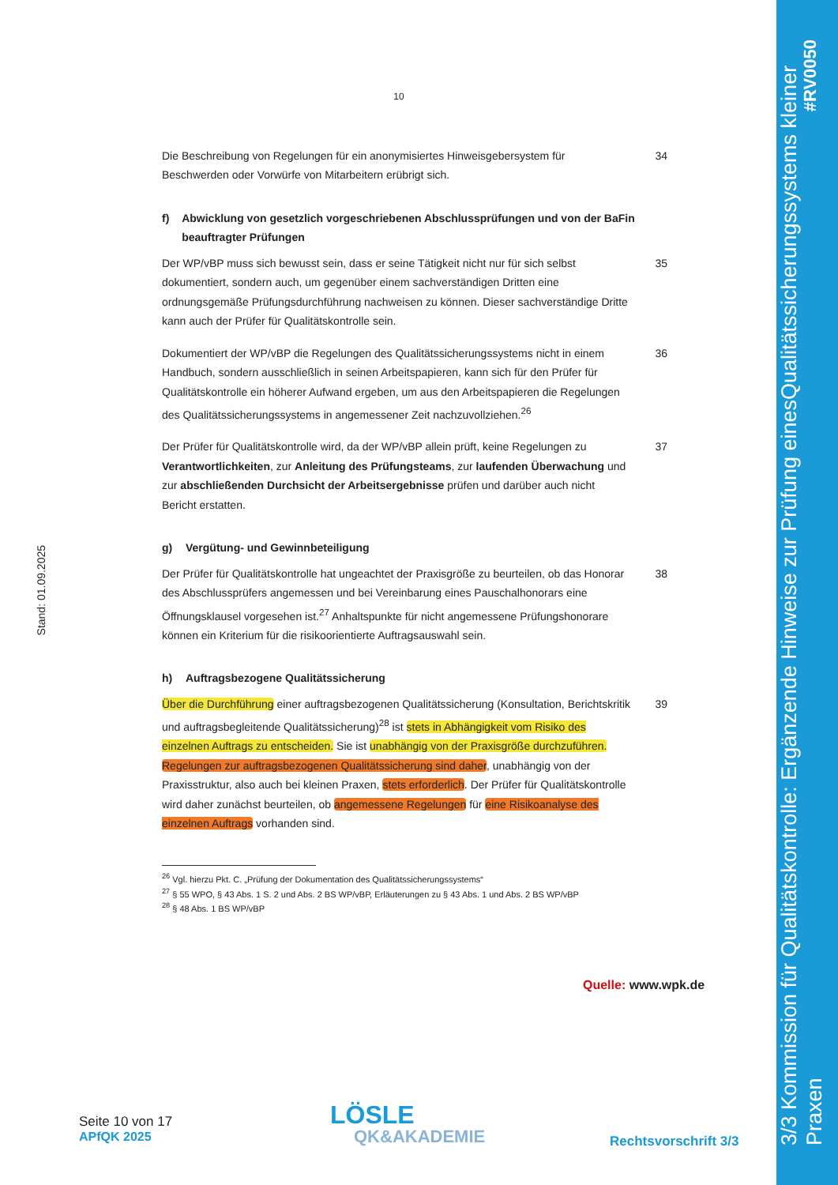#RV0050
3/3 Kommission für Qualitätskontrolle: Ergänzende Hinweise zur Prüfung einesQualitätssicherungssystems kleiner Praxen
Stand: 01.09.2025
10
Die Beschreibung von Regelungen für ein anonymisiertes Hinweisgebersystem für Beschwerden oder Vorwürfe von Mitarbeitern erübrigt sich.
34
f) Abwicklung von gesetzlich vorgeschriebenen Abschlussprüfungen und von der BaFin beauftragter Prüfungen
Der WP/vBP muss sich bewusst sein, dass er seine Tätigkeit nicht nur für sich selbst dokumentiert, sondern auch, um gegenüber einem sachverständigen Dritten eine ordnungsgemäße Prüfungsdurchführung nachweisen zu können. Dieser sachverständige Dritte kann auch der Prüfer für Qualitätskontrolle sein.
35
Dokumentiert der WP/vBP die Regelungen des Qualitätssicherungssystems nicht in einem Handbuch, sondern ausschließlich in seinen Arbeitspapieren, kann sich für den Prüfer für Qualitätskontrolle ein höherer Aufwand ergeben, um aus den Arbeitspapieren die Regelungen des Qualitätssicherungssystems in angemessener Zeit nachzuvollziehen.<sup>26</sup>
36
Der Prüfer für Qualitätskontrolle wird, da der WP/vBP allein prüft, keine Regelungen zu Verantwortlichkeiten, zur Anleitung des Prüfungsteams, zur laufenden Überwachung und zur abschließenden Durchsicht der Arbeitsergebnisse prüfen und darüber auch nicht Bericht erstatten.
37
g) Vergütung- und Gewinnbeteiligung
Der Prüfer für Qualitätskontrolle hat ungeachtet der Praxisgröße zu beurteilen, ob das Honorar des Abschlussprüfers angemessen und bei Vereinbarung eines Pauschalhonorars eine Öffnungsklausel vorgesehen ist.<sup>27</sup> Anhaltspunkte für nicht angemessene Prüfungshonorare können ein Kriterium für die risikoorientierte Auftragsauswahl sein.
38
h) Auftragsbezogene Qualitätssicherung
Über die Durchführung einer auftragsbezogenen Qualitätssicherung (Konsultation, Berichtskritik und auftragsbegleitende Qualitätssicherung)<sup>28</sup> ist stets in Abhängigkeit vom Risiko des einzelnen Auftrags zu entscheiden. Sie ist unabhängig von der Praxisgröße durchzuführen. Regelungen zur auftragsbezogenen Qualitätssicherung sind daher, unabhängig von der Praxisstruktur, also auch bei kleinen Praxen, stets erforderlich. Der Prüfer für Qualitätskontrolle wird daher zunächst beurteilen, ob angemessene Regelungen für eine Risikoanalyse des einzelnen Auftrags vorhanden sind.
39
<sup>26</sup> Vgl. hierzu Pkt. C. „Prüfung der Dokumentation des Qualitätssicherungssystems“
<sup>27</sup> § 55 WPO, § 43 Abs. 1 S. 2 und Abs. 2 BS WP/vBP, Erläuterungen zu § 43 Abs. 1 und Abs. 2 BS WP/vBP
<sup>28</sup> § 48 Abs. 1 BS WP/vBP
Quelle: www.wpk.de
Seite 10 von 17
APfQK 2025
LÖSLE
QK&AKADEMIE
Rechtsvorschrift 3/3